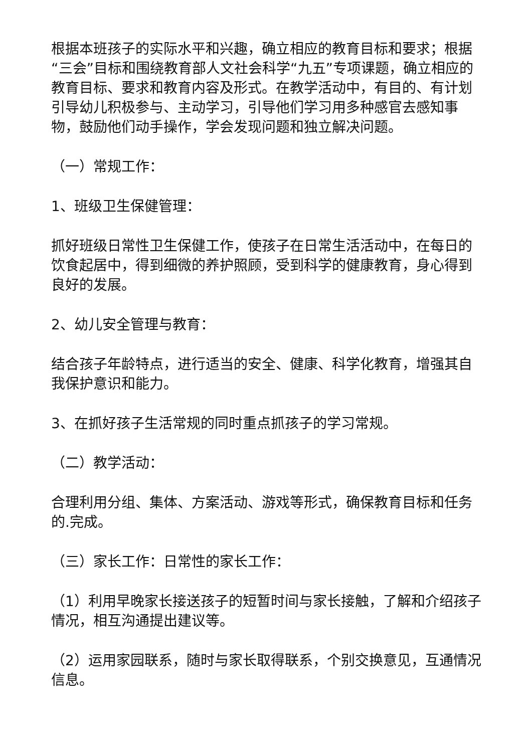根据本班孩子的实际水平和兴趣，确立相应的教育目标和要求；根据“三会”目标和围绕教育部人文社会科学“九五”专项课题，确立相应的教育目标、要求和教育内容及形式。在教学活动中，有目的、有计划引导幼儿积极参与、主动学习，引导他们学习用多种感官去感知事物，鼓励他们动手操作，学会发现问题和独立解决问题。
（一）常规工作：
1、班级卫生保健管理：
抓好班级日常性卫生保健工作，使孩子在日常生活活动中，在每日的饮食起居中，得到细微的养护照顾，受到科学的健康教育，身心得到良好的发展。
2、幼儿安全管理与教育：
结合孩子年龄特点，进行适当的安全、健康、科学化教育，增强其自我保护意识和能力。
3、在抓好孩子生活常规的同时重点抓孩子的学习常规。
（二）教学活动：
合理利用分组、集体、方案活动、游戏等形式，确保教育目标和任务的.完成。
（三）家长工作：日常性的家长工作：
（1）利用早晚家长接送孩子的短暂时间与家长接触，了解和介绍孩子情况，相互沟通提出建议等。
（2）运用家园联系，随时与家长取得联系，个别交换意见，互通情况信息。